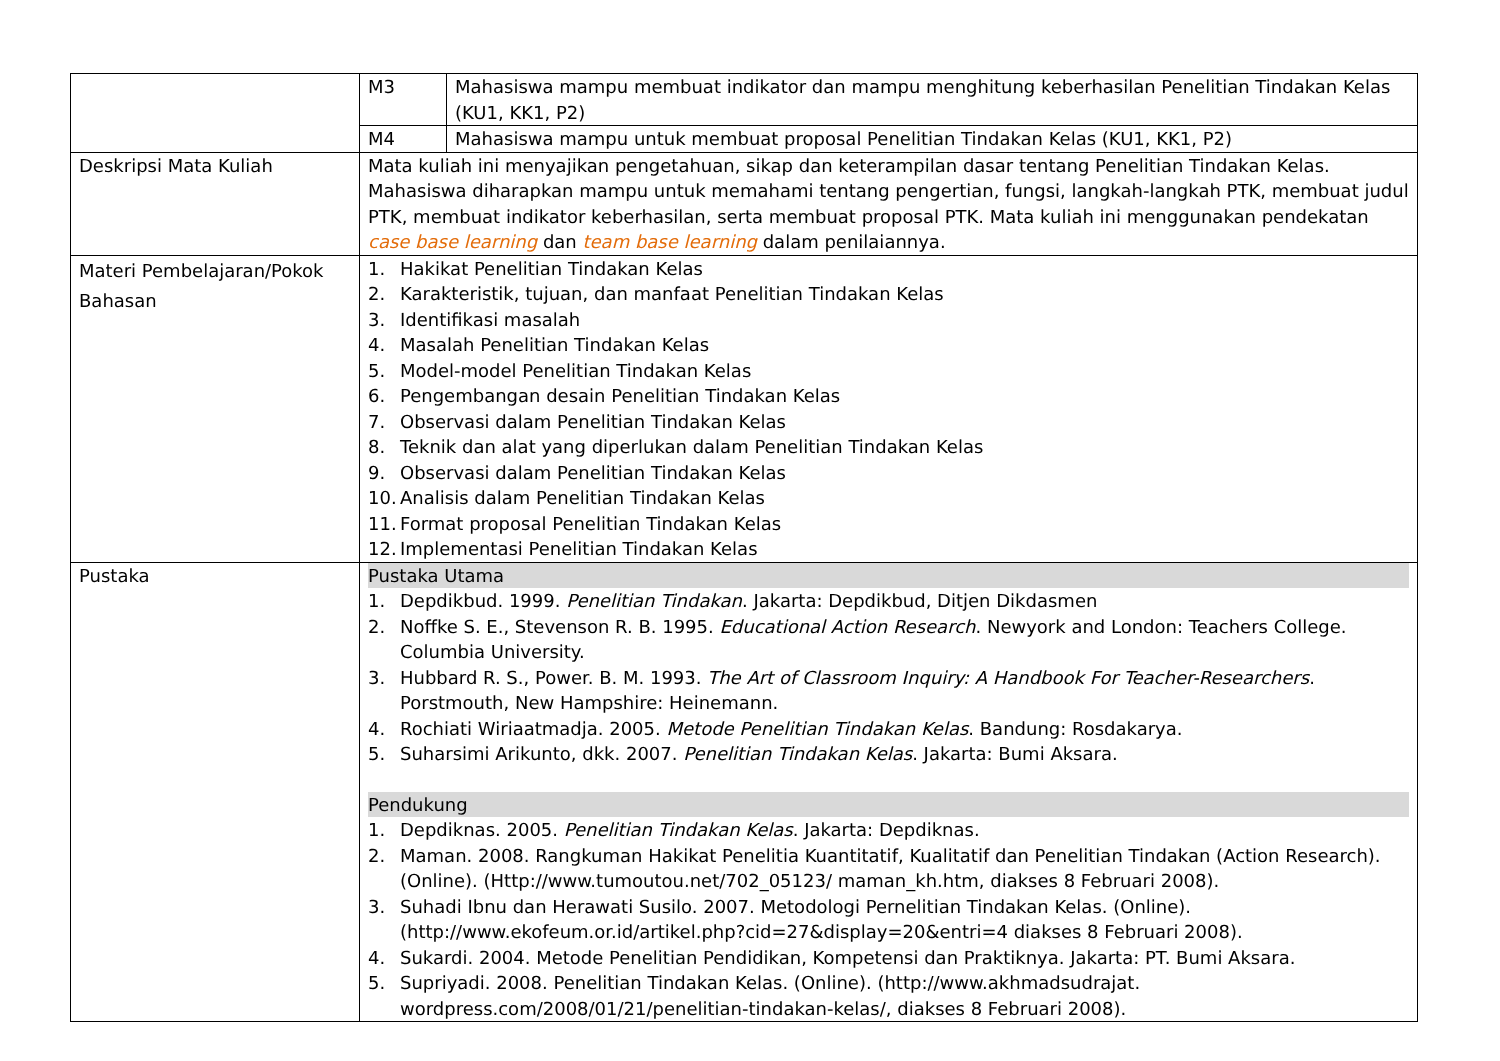| | M3 | Mahasiswa mampu membuat indikator dan mampu menghitung keberhasilan Penelitian Tindakan Kelas (KU1, KK1, P2) |
| | M4 | Mahasiswa mampu untuk membuat proposal Penelitian Tindakan Kelas (KU1, KK1, P2) |
| Deskripsi Mata Kuliah | Mata kuliah ini menyajikan pengetahuan, sikap dan keterampilan dasar tentang Penelitian Tindakan Kelas. Mahasiswa diharapkan mampu untuk memahami tentang pengertian, fungsi, langkah-langkah PTK, membuat judul PTK, membuat indikator keberhasilan, serta membuat proposal PTK. Mata kuliah ini menggunakan pendekatan case base learning dan team base learning dalam penilaiannya. | |
| Materi Pembelajaran/Pokok Bahasan | 1. Hakikat Penelitian Tindakan Kelas 2. Karakteristik, tujuan, dan manfaat Penelitian Tindakan Kelas 3. Identifikasi masalah 4. Masalah Penelitian Tindakan Kelas 5. Model-model Penelitian Tindakan Kelas 6. Pengembangan desain Penelitian Tindakan Kelas 7. Observasi dalam Penelitian Tindakan Kelas 8. Teknik dan alat yang diperlukan dalam Penelitian Tindakan Kelas 9. Observasi dalam Penelitian Tindakan Kelas 10. Analisis dalam Penelitian Tindakan Kelas 11. Format proposal Penelitian Tindakan Kelas 12. Implementasi Penelitian Tindakan Kelas | |
| Pustaka | Pustaka Utama 1. Depdikbud. 1999. Penelitian Tindakan . Jakarta: Depdikbud, Ditjen Dikdasmen 2. Noffke S. E., Stevenson R. B. 1995. Educational Action Research . Newyork and London: Teachers College. Columbia University. 3. Hubbard R. S., Power. B. M. 1993. The Art of Classroom Inquiry: A Handbook For Teacher-Researchers . Porstmouth, New Hampshire: Heinemann. 4. Rochiati Wiriaatmadja. 2005. Metode Penelitian Tindakan Kelas . Bandung: Rosdakarya. 5. Suharsimi Arikunto, dkk. 2007. Penelitian Tindakan Kelas . Jakarta: Bumi Aksara. Pendukung 1. Depdiknas. 2005. Penelitian Tindakan Kelas . Jakarta: Depdiknas. 2. Maman. 2008. Rangkuman Hakikat Penelitia Kuantitatif, Kualitatif dan Penelitian Tindakan (Action Research). (Online). (Http://www.tumoutou.net/702_05123/ maman_kh.htm, diakses 8 Februari 2008). 3. Suhadi Ibnu dan Herawati Susilo. 2007. Metodologi Pernelitian Tindakan Kelas. (Online). (http://www.ekofeum.or.id/artikel.php?cid=27&display=20&entri=4 diakses 8 Februari 2008). 4. Sukardi. 2004. Metode Penelitian Pendidikan, Kompetensi dan Praktiknya. Jakarta: PT. Bumi Aksara. 5. Supriyadi. 2008. Penelitian Tindakan Kelas. (Online). (http://www.akhmadsudrajat. wordpress.com/2008/01/21/penelitian-tindakan-kelas/, diakses 8 Februari 2008). | |